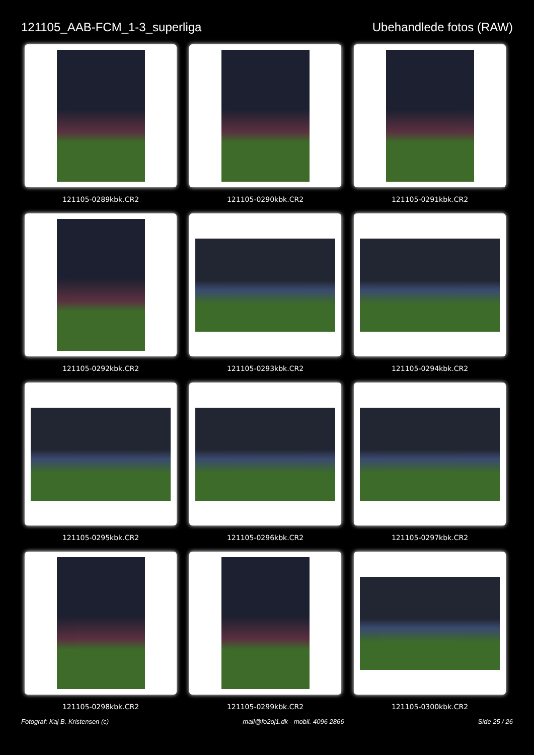121105_AAB-FCM_1-3_superliga Ubehandlede fotos (RAW)
121105-0289kbk.CR2
121105-0290kbk.CR2
121105-0291kbk.CR2
121105-0292kbk.CR2
121105-0293kbk.CR2
121105-0294kbk.CR2
121105-0295kbk.CR2
121105-0296kbk.CR2
121105-0297kbk.CR2
121105-0298kbk.CR2
121105-0299kbk.CR2
121105-0300kbk.CR2
Fotograf: Kaj B. Kristensen (c)
mail@fo2oj1.dk - mobil. 4096 2866
Side 25 / 26